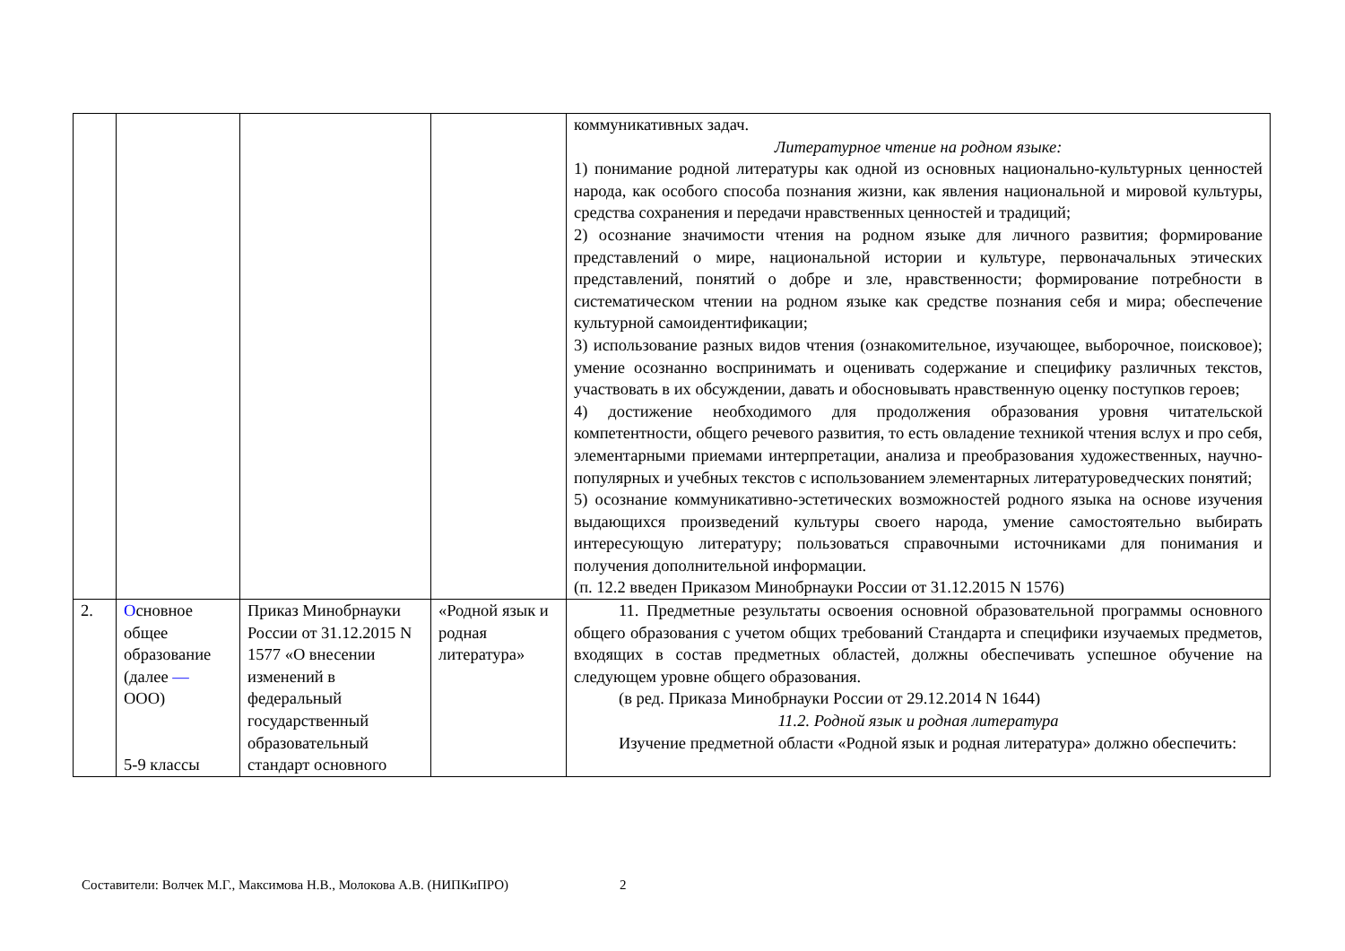| | | | | коммуникативных задач. Литературное чтение на родном языке: 1) понимание родной литературы как одной из основных национально-культурных ценностей народа, как особого способа познания жизни, как явления национальной и мировой культуры, средства сохранения и передачи нравственных ценностей и традиций; 2) осознание значимости чтения на родном языке для личного развития; формирование представлений о мире, национальной истории и культуре, первоначальных этических представлений, понятий о добре и зле, нравственности; формирование потребности в систематическом чтении на родном языке как средстве познания себя и мира; обеспечение культурной самоидентификации; 3) использование разных видов чтения (ознакомительное, изучающее, выборочное, поисковое); умение осознанно воспринимать и оценивать содержание и специфику различных текстов, участвовать в их обсуждении, давать и обосновывать нравственную оценку поступков героев; 4) достижение необходимого для продолжения образования уровня читательской компетентности, общего речевого развития, то есть овладение техникой чтения вслух и про себя, элементарными приемами интерпретации, анализа и преобразования художественных, научно-популярных и учебных текстов с использованием элементарных литературоведческих понятий; 5) осознание коммуникативно-эстетических возможностей родного языка на основе изучения выдающихся произведений культуры своего народа, умение самостоятельно выбирать интересующую литературу; пользоваться справочными источниками для понимания и получения дополнительной информации. (п. 12.2 введен Приказом Минобрнауки России от 31.12.2015 N 1576) |
| 2. | О сновное общее образование (далее — ООО) 5-9 классы | Приказ Минобрнауки России от 31.12.2015 N 1577 «О внесении изменений в федеральный государственный образовательный стандарт основного | «Родной язык и родная литература» | 11. Предметные результаты освоения основной образовательной программы основного общего образования с учетом общих требований Стандарта и специфики изучаемых предметов, входящих в состав предметных областей, должны обеспечивать успешное обучение на следующем уровне общего образования. (в ред. Приказа Минобрнауки России от 29.12.2014 N 1644) 11.2. Родной язык и родная литература Изучение предметной области «Родной язык и родная литература» должно обеспечить: |
Составители: Волчек М.Г., Максимова Н.В., Молокова А.В. (НИПКиПРО) 2